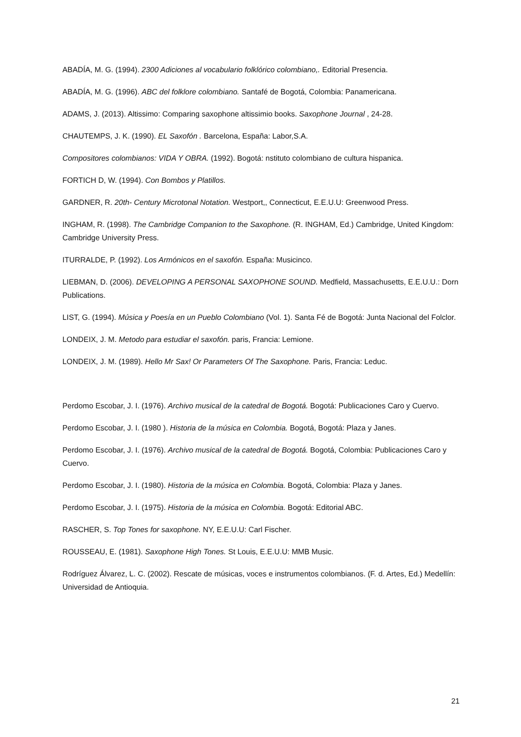ABADÍA, M. G. (1994). 2300 Adiciones al vocabulario folklórico colombiano,. Editorial Presencia.
ABADÍA, M. G. (1996). ABC del folklore colombiano. Santafé de Bogotá, Colombia: Panamericana.
ADAMS, J. (2013). Altissimo: Comparing saxophone altissimio books. Saxophone Journal , 24-28.
CHAUTEMPS, J. K. (1990). EL Saxofón . Barcelona, España: Labor,S.A.
Compositores colombianos: VIDA Y OBRA. (1992). Bogotá: nstituto colombiano de cultura hispanica.
FORTICH D, W. (1994). Con Bombos y Platillos.
GARDNER, R. 20th- Century Microtonal Notation. Westport,, Connecticut, E.E.U.U: Greenwood Press.
INGHAM, R. (1998). The Cambridge Companion to the Saxophone. (R. INGHAM, Ed.) Cambridge, United Kingdom: Cambridge University Press.
ITURRALDE, P. (1992). Los Armónicos en el saxofón. España: Musicinco.
LIEBMAN, D. (2006). DEVELOPING A PERSONAL SAXOPHONE SOUND. Medfield, Massachusetts, E.E.U.U.: Dorn Publications.
LIST, G. (1994). Música y Poesía en un Pueblo Colombiano (Vol. 1). Santa Fé de Bogotá: Junta Nacional del Folclor.
LONDEIX, J. M. Metodo para estudiar el saxofón. paris, Francia: Lemione.
LONDEIX, J. M. (1989). Hello Mr Sax! Or Parameters Of The Saxophone. Paris, Francia: Leduc.
Perdomo Escobar, J. I. (1976). Archivo musical de la catedral de Bogotá. Bogotá: Publicaciones Caro y Cuervo.
Perdomo Escobar, J. I. (1980 ). Historia de la música en Colombia. Bogotá, Bogotá: Plaza y Janes.
Perdomo Escobar, J. I. (1976). Archivo musical de la catedral de Bogotá. Bogotá, Colombia: Publicaciones Caro y Cuervo.
Perdomo Escobar, J. I. (1980). Historia de la música en Colombia. Bogotá, Colombia: Plaza y Janes.
Perdomo Escobar, J. I. (1975). Historia de la música en Colombia. Bogotá: Editorial ABC.
RASCHER, S. Top Tones for saxophone. NY, E.E.U.U: Carl Fischer.
ROUSSEAU, E. (1981). Saxophone High Tones. St Louis, E.E.U.U: MMB Music.
Rodríguez Álvarez, L. C. (2002). Rescate de músicas, voces e instrumentos colombianos. (F. d. Artes, Ed.) Medellín: Universidad de Antioquia.
21